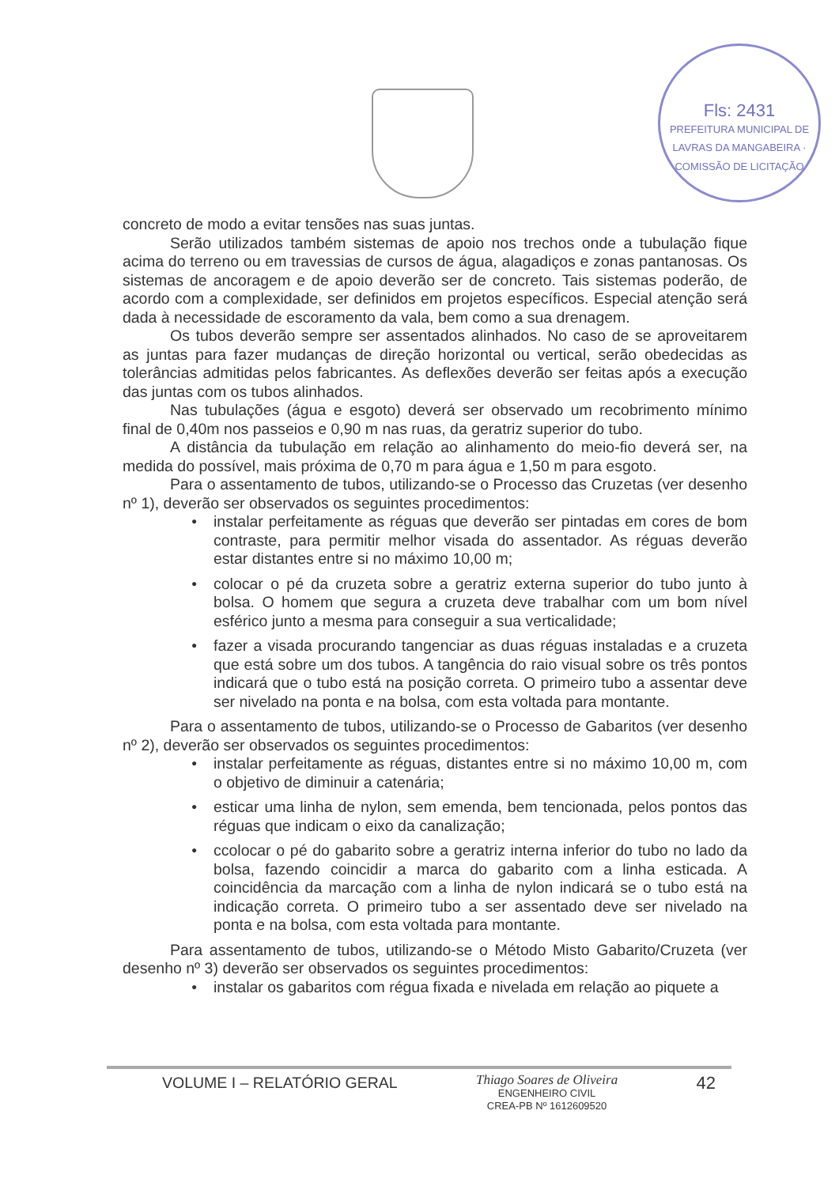Fls: 2431
PREFEITURA MUNICIPAL DE LAVRAS DA MANGABEIRA · COMISSÃO DE LICITAÇÃO
concreto de modo a evitar tensões nas suas juntas.
Serão utilizados também sistemas de apoio nos trechos onde a tubulação fique acima do terreno ou em travessias de cursos de água, alagadiços e zonas pantanosas. Os sistemas de ancoragem e de apoio deverão ser de concreto. Tais sistemas poderão, de acordo com a complexidade, ser definidos em projetos específicos. Especial atenção será dada à necessidade de escoramento da vala, bem como a sua drenagem.
Os tubos deverão sempre ser assentados alinhados. No caso de se aproveitarem as juntas para fazer mudanças de direção horizontal ou vertical, serão obedecidas as tolerâncias admitidas pelos fabricantes. As deflexões deverão ser feitas após a execução das juntas com os tubos alinhados.
Nas tubulações (água e esgoto) deverá ser observado um recobrimento mínimo final de 0,40m nos passeios e 0,90 m nas ruas, da geratriz superior do tubo.
A distância da tubulação em relação ao alinhamento do meio-fio deverá ser, na medida do possível, mais próxima de 0,70 m para água e 1,50 m para esgoto.
Para o assentamento de tubos, utilizando-se o Processo das Cruzetas (ver desenho nº 1), deverão ser observados os seguintes procedimentos:
● instalar perfeitamente as réguas que deverão ser pintadas em cores de bom contraste, para permitir melhor visada do assentador. As réguas deverão estar distantes entre si no máximo 10,00 m;
● colocar o pé da cruzeta sobre a geratriz externa superior do tubo junto à bolsa. O homem que segura a cruzeta deve trabalhar com um bom nível esférico junto a mesma para conseguir a sua verticalidade;
● fazer a visada procurando tangenciar as duas réguas instaladas e a cruzeta que está sobre um dos tubos. A tangência do raio visual sobre os três pontos indicará que o tubo está na posição correta. O primeiro tubo a assentar deve ser nivelado na ponta e na bolsa, com esta voltada para montante.
Para o assentamento de tubos, utilizando-se o Processo de Gabaritos (ver desenho nº 2), deverão ser observados os seguintes procedimentos:
● instalar perfeitamente as réguas, distantes entre si no máximo 10,00 m, com o objetivo de diminuir a catenária;
● esticar uma linha de nylon, sem emenda, bem tencionada, pelos pontos das réguas que indicam o eixo da canalização;
● ccolocar o pé do gabarito sobre a geratriz interna inferior do tubo no lado da bolsa, fazendo coincidir a marca do gabarito com a linha esticada. A coincidência da marcação com a linha de nylon indicará se o tubo está na indicação correta. O primeiro tubo a ser assentado deve ser nivelado na ponta e na bolsa, com esta voltada para montante.
Para assentamento de tubos, utilizando-se o Método Misto Gabarito/Cruzeta (ver desenho nº 3) deverão ser observados os seguintes procedimentos:
● instalar os gabaritos com régua fixada e nivelada em relação ao piquete a
VOLUME I – RELATÓRIO GERAL
Thiago Soares de Oliveira
ENGENHEIRO CIVIL
CREA-PB Nº 1612609520
42